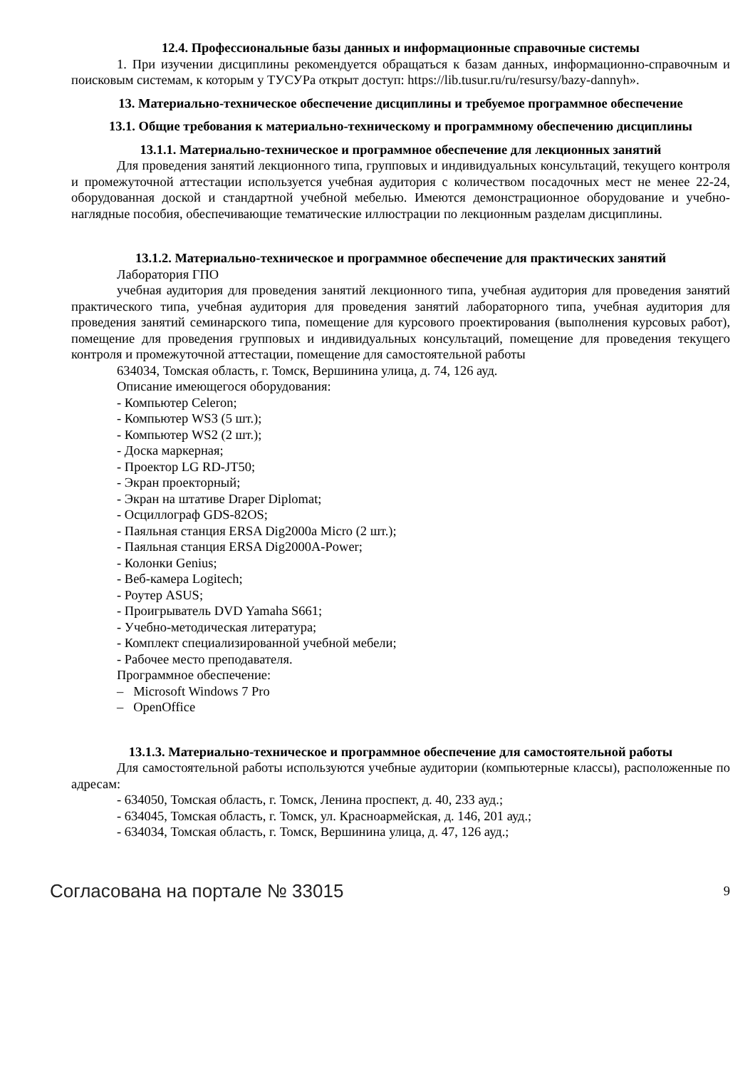12.4. Профессиональные базы данных и информационные справочные системы
1. При изучении дисциплины рекомендуется обращаться к базам данных, информационно-справочным и поисковым системам, к которым у ТУСУРа открыт доступ: https://lib.tusur.ru/ru/resursy/bazy-dannyh».
13. Материально-техническое обеспечение дисциплины и требуемое программное обеспечение
13.1. Общие требования к материально-техническому и программному обеспечению дисциплины
13.1.1. Материально-техническое и программное обеспечение для лекционных занятий
Для проведения занятий лекционного типа, групповых и индивидуальных консультаций, текущего контроля и промежуточной аттестации используется учебная аудитория с количеством посадочных мест не менее 22-24, оборудованная доской и стандартной учебной мебелью. Имеются демонстрационное оборудование и учебно-наглядные пособия, обеспечивающие тематические иллюстрации по лекционным разделам дисциплины.
13.1.2. Материально-техническое и программное обеспечение для практических занятий
Лаборатория ГПО
учебная аудитория для проведения занятий лекционного типа, учебная аудитория для проведения занятий практического типа, учебная аудитория для проведения занятий лабораторного типа, учебная аудитория для проведения занятий семинарского типа, помещение для курсового проектирования (выполнения курсовых работ), помещение для проведения групповых и индивидуальных консультаций, помещение для проведения текущего контроля и промежуточной аттестации, помещение для самостоятельной работы
634034, Томская область, г. Томск, Вершинина улица, д. 74, 126 ауд.
Описание имеющегося оборудования:
- Компьютер Celeron;
- Компьютер WS3 (5 шт.);
- Компьютер WS2 (2 шт.);
- Доска маркерная;
- Проектор LG RD-JT50;
- Экран проекторный;
- Экран на штативе Draper Diplomat;
- Осциллограф GDS-82OS;
- Паяльная станция ERSA Dig2000a Micro (2 шт.);
- Паяльная станция ERSA Dig2000A-Power;
- Колонки Genius;
- Веб-камера Logitech;
- Роутер ASUS;
- Проигрыватель DVD Yamaha S661;
- Учебно-методическая литература;
- Комплект специализированной учебной мебели;
- Рабочее место преподавателя.
Программное обеспечение:
– Microsoft Windows 7 Pro
– OpenOffice
13.1.3. Материально-техническое и программное обеспечение для самостоятельной работы
Для самостоятельной работы используются учебные аудитории (компьютерные классы), расположенные по адресам:
- 634050, Томская область, г. Томск, Ленина проспект, д. 40, 233 ауд.;
- 634045, Томская область, г. Томск, ул. Красноармейская, д. 146, 201 ауд.;
- 634034, Томская область, г. Томск, Вершинина улица, д. 47, 126 ауд.;
Согласована на портале № 33015 9